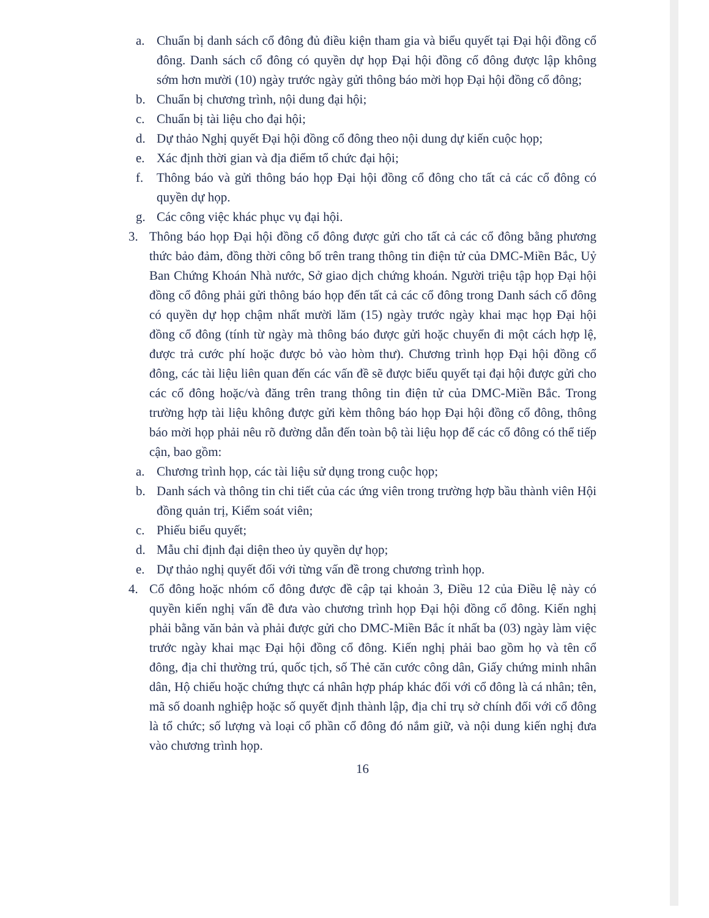a. Chuẩn bị danh sách cổ đông đủ điều kiện tham gia và biểu quyết tại Đại hội đồng cổ đông. Danh sách cổ đông có quyền dự họp Đại hội đồng cổ đông được lập không sớm hơn mười (10) ngày trước ngày gửi thông báo mời họp Đại hội đồng cổ đông;
b. Chuẩn bị chương trình, nội dung đại hội;
c. Chuẩn bị tài liệu cho đại hội;
d. Dự thảo Nghị quyết Đại hội đồng cổ đông theo nội dung dự kiến cuộc họp;
e. Xác định thời gian và địa điểm tổ chức đại hội;
f. Thông báo và gửi thông báo họp Đại hội đồng cổ đông cho tất cả các cổ đông có quyền dự họp.
g. Các công việc khác phục vụ đại hội.
3. Thông báo họp Đại hội đồng cổ đông được gửi cho tất cả các cổ đông bằng phương thức bảo đảm, đồng thời công bố trên trang thông tin điện tử của DMC-Miền Bắc, Uỷ Ban Chứng Khoán Nhà nước, Sở giao dịch chứng khoán. Người triệu tập họp Đại hội đồng cổ đông phải gửi thông báo họp đến tất cả các cổ đông trong Danh sách cổ đông có quyền dự họp chậm nhất mười lăm (15) ngày trước ngày khai mạc họp Đại hội đồng cổ đông (tính từ ngày mà thông báo được gửi hoặc chuyển đi một cách hợp lệ, được trả cước phí hoặc được bỏ vào hòm thư). Chương trình họp Đại hội đồng cổ đông, các tài liệu liên quan đến các vấn đề sẽ được biểu quyết tại đại hội được gửi cho các cổ đông hoặc/và đăng trên trang thông tin điện tử của DMC-Miền Bắc. Trong trường hợp tài liệu không được gửi kèm thông báo họp Đại hội đồng cổ đông, thông báo mời họp phải nêu rõ đường dẫn đến toàn bộ tài liệu họp để các cổ đông có thể tiếp cận, bao gồm:
a. Chương trình họp, các tài liệu sử dụng trong cuộc họp;
b. Danh sách và thông tin chi tiết của các ứng viên trong trường hợp bầu thành viên Hội đồng quản trị, Kiểm soát viên;
c. Phiếu biểu quyết;
d. Mẫu chỉ định đại diện theo ủy quyền dự họp;
e. Dự thảo nghị quyết đối với từng vấn đề trong chương trình họp.
4. Cổ đông hoặc nhóm cổ đông được đề cập tại khoản 3, Điều 12 của Điều lệ này có quyền kiến nghị vấn đề đưa vào chương trình họp Đại hội đồng cổ đông. Kiến nghị phải bằng văn bản và phải được gửi cho DMC-Miền Bắc ít nhất ba (03) ngày làm việc trước ngày khai mạc Đại hội đồng cổ đông. Kiến nghị phải bao gồm họ và tên cổ đông, địa chỉ thường trú, quốc tịch, số Thẻ căn cước công dân, Giấy chứng minh nhân dân, Hộ chiếu hoặc chứng thực cá nhân hợp pháp khác đối với cổ đông là cá nhân; tên, mã số doanh nghiệp hoặc số quyết định thành lập, địa chỉ trụ sở chính đối với cổ đông là tổ chức; số lượng và loại cổ phần cổ đông đó nắm giữ, và nội dung kiến nghị đưa vào chương trình họp.
16